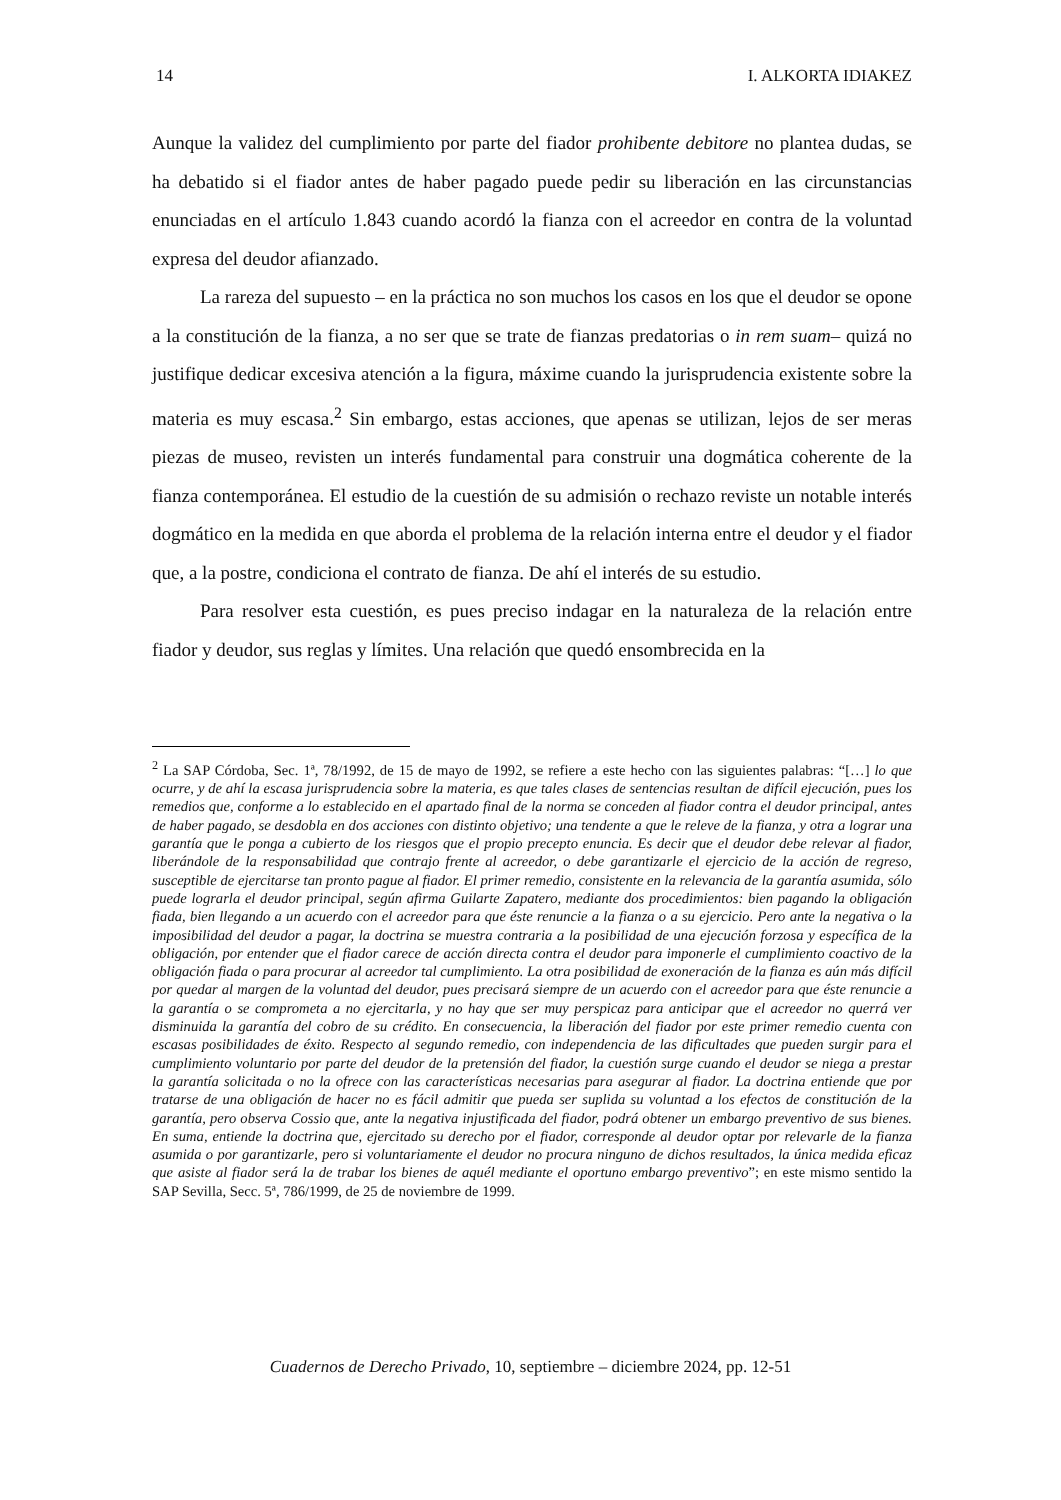14 I. ALKORTA IDIAKEZ
Aunque la validez del cumplimiento por parte del fiador prohibente debitore no plantea dudas, se ha debatido si el fiador antes de haber pagado puede pedir su liberación en las circunstancias enunciadas en el artículo 1.843 cuando acordó la fianza con el acreedor en contra de la voluntad expresa del deudor afianzado.
La rareza del supuesto – en la práctica no son muchos los casos en los que el deudor se opone a la constitución de la fianza, a no ser que se trate de fianzas predatorias o in rem suam– quizá no justifique dedicar excesiva atención a la figura, máxime cuando la jurisprudencia existente sobre la materia es muy escasa.<sup>2</sup> Sin embargo, estas acciones, que apenas se utilizan, lejos de ser meras piezas de museo, revisten un interés fundamental para construir una dogmática coherente de la fianza contemporánea. El estudio de la cuestión de su admisión o rechazo reviste un notable interés dogmático en la medida en que aborda el problema de la relación interna entre el deudor y el fiador que, a la postre, condiciona el contrato de fianza. De ahí el interés de su estudio.
Para resolver esta cuestión, es pues preciso indagar en la naturaleza de la relación entre fiador y deudor, sus reglas y límites. Una relación que quedó ensombrecida en la
<sup>2</sup> La SAP Córdoba, Sec. 1ª, 78/1992, de 15 de mayo de 1992, se refiere a este hecho con las siguientes palabras: “[…] lo que ocurre, y de ahí la escasa jurisprudencia sobre la materia, es que tales clases de sentencias resultan de difícil ejecución, pues los remedios que, conforme a lo establecido en el apartado final de la norma se conceden al fiador contra el deudor principal, antes de haber pagado, se desdobla en dos acciones con distinto objetivo; una tendente a que le releve de la fianza, y otra a lograr una garantía que le ponga a cubierto de los riesgos que el propio precepto enuncia. Es decir que el deudor debe relevar al fiador, liberándole de la responsabilidad que contrajo frente al acreedor, o debe garantizarle el ejercicio de la acción de regreso, susceptible de ejercitarse tan pronto pague al fiador. El primer remedio, consistente en la relevancia de la garantía asumida, sólo puede lograrla el deudor principal, según afirma Guilarte Zapatero, mediante dos procedimientos: bien pagando la obligación fiada, bien llegando a un acuerdo con el acreedor para que éste renuncie a la fianza o a su ejercicio. Pero ante la negativa o la imposibilidad del deudor a pagar, la doctrina se muestra contraria a la posibilidad de una ejecución forzosa y específica de la obligación, por entender que el fiador carece de acción directa contra el deudor para imponerle el cumplimiento coactivo de la obligación fiada o para procurar al acreedor tal cumplimiento. La otra posibilidad de exoneración de la fianza es aún más difícil por quedar al margen de la voluntad del deudor, pues precisará siempre de un acuerdo con el acreedor para que éste renuncie a la garantía o se comprometa a no ejercitarla, y no hay que ser muy perspicaz para anticipar que el acreedor no querrá ver disminuida la garantía del cobro de su crédito. En consecuencia, la liberación del fiador por este primer remedio cuenta con escasas posibilidades de éxito. Respecto al segundo remedio, con independencia de las dificultades que pueden surgir para el cumplimiento voluntario por parte del deudor de la pretensión del fiador, la cuestión surge cuando el deudor se niega a prestar la garantía solicitada o no la ofrece con las características necesarias para asegurar al fiador. La doctrina entiende que por tratarse de una obligación de hacer no es fácil admitir que pueda ser suplida su voluntad a los efectos de constitución de la garantía, pero observa Cossio que, ante la negativa injustificada del fiador, podrá obtener un embargo preventivo de sus bienes. En suma, entiende la doctrina que, ejercitado su derecho por el fiador, corresponde al deudor optar por relevarle de la fianza asumida o por garantizarle, pero si voluntariamente el deudor no procura ninguno de dichos resultados, la única medida eficaz que asiste al fiador será la de trabar los bienes de aquél mediante el oportuno embargo preventivo”; en este mismo sentido la SAP Sevilla, Secc. 5ª, 786/1999, de 25 de noviembre de 1999.
Cuadernos de Derecho Privado, 10, septiembre – diciembre 2024, pp. 12-51